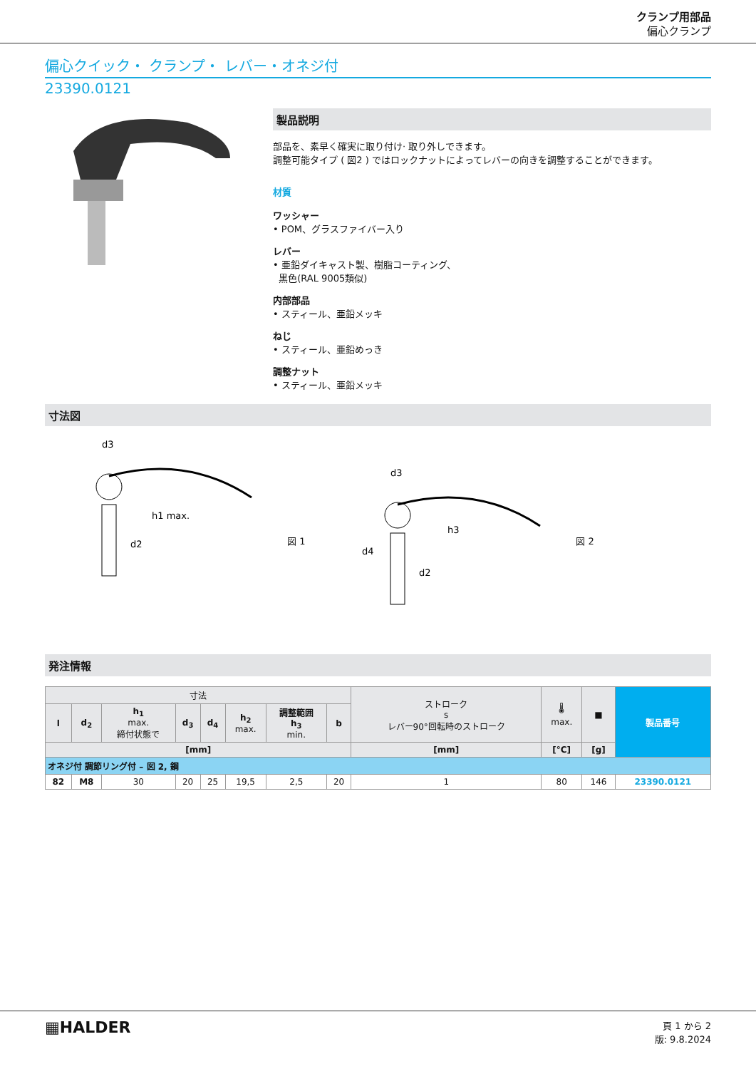クランプ用部品
偏心クランプ
偏心クイック・ クランプ・ レバー・オネジ付
23390.0121
製品説明
部品を、素早く確実に取り付け· 取り外しできます。
調整可能タイプ ( 図2 ) ではロックナットによってレバーの向きを調整することができます。
材質
ワッシャー
• POM、グラスファイバー入り
レバー
• 亜鉛ダイキャスト製、樹脂コーティング、
黒色(RAL 9005類似)
内部部品
• スティール、亜鉛メッキ
ねじ
• スティール、亜鉛めっき
調整ナット
• スティール、亜鉛メッキ
寸法図
d3
d2
h1 max.
図 1
d3
d4
d2
h3
図 2
発注情報
| 寸法 | | | | | | | | ストローク s レバー90°回転時のストローク | 🌡 max. | ■ | 製品番号 |
| --- | --- | --- | --- | --- | --- | --- | --- | --- | --- | --- | --- |
| l | d<sub>2</sub> | h<sub>1</sub> max. 締付状態で | d<sub>3</sub> | d<sub>4</sub> | h<sub>2</sub> max. | 調整範囲 h<sub>3</sub> min. | b | | | | |
| [mm] | | | | | | | | [mm] | [°C] | [g] | |
| オネジ付 調節リング付 – 図 2, 鋼 | | | | | | | | | | | |
| 82 | M8 | 30 | 20 | 25 | 19,5 | 2,5 | 20 | 1 | 80 | 146 | 23390.0121 |
▦HALDER
頁 1 から 2
版: 9.8.2024